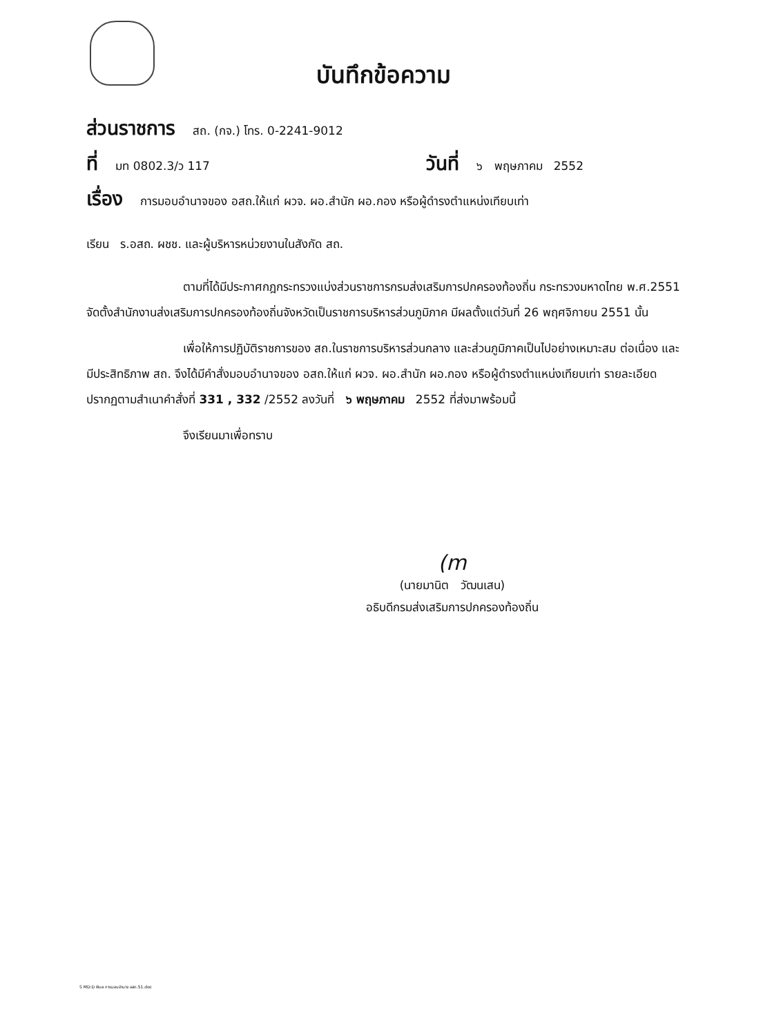บันทึกข้อความ
ส่วนราชการ สถ. (กจ.) โทร. 0-2241-9012
ที่ มท 0802.3/ว 117 วันที่ ๖ พฤษภาคม 2552
เรื่อง การมอบอำนาจของ อสถ.ให้แก่ ผวจ. ผอ.สำนัก ผอ.กอง หรือผู้ดำรงตำแหน่งเทียบเท่า
เรียน ร.อสถ. ผชช. และผู้บริหารหน่วยงานในสังกัด สถ.
ตามที่ได้มีประกาศกฎกระทรวงแบ่งส่วนราชการกรมส่งเสริมการปกครองท้องถิ่น กระทรวงมหาดไทย พ.ศ.2551 จัดตั้งสำนักงานส่งเสริมการปกครองท้องถิ่นจังหวัดเป็นราชการบริหารส่วนภูมิภาค มีผลตั้งแต่วันที่ 26 พฤศจิกายน 2551 นั้น
เพื่อให้การปฏิบัติราชการของ สถ.ในราชการบริหารส่วนกลาง และส่วนภูมิภาคเป็นไปอย่างเหมาะสม ต่อเนื่อง และมีประสิทธิภาพ สถ. จึงได้มีคำสั่งมอบอำนาจของ อสถ.ให้แก่ ผวจ. ผอ.สำนัก ผอ.กอง หรือผู้ดำรงตำแหน่งเทียบเท่า รายละเอียดปรากฏตามสำเนาคำสั่งที่ 331 , 332 /2552 ลงวันที่ ๖ พฤษภาคม 2552 ที่ส่งมาพร้อมนี้
จึงเรียนมาเพื่อทราบ
(m
(นายมานิต วัฒนเสน)
อธิบดีกรมส่งเสริมการปกครองท้องถิ่น
S MD:D พิมล การมอบอำนาจ อสถ.51.doc